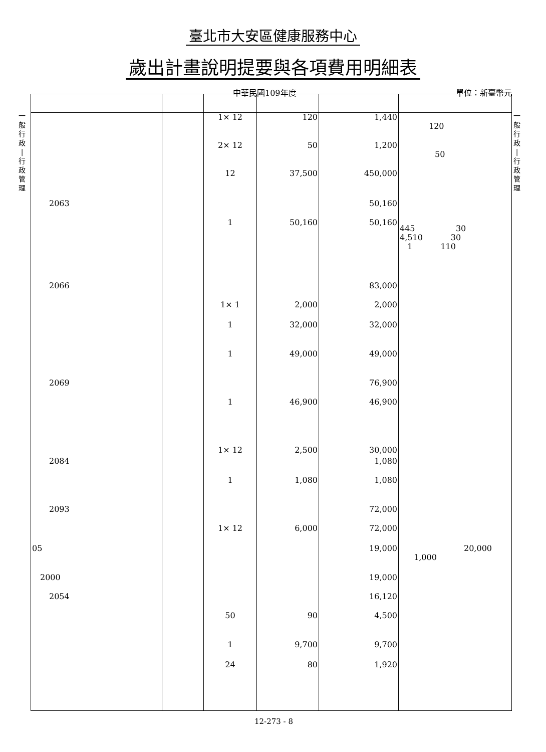臺北市大安區健康服務中心
歲出計畫說明提要與各項費用明細表
中華民國109年度 單位：新臺幣元
一
般
行
政
|
行
政
管
理
一
般
行
政
|
行
政
管
理
| | | 1× 12 | 120 | 1,440 | 120 |
| | | 2× 12 | 50 | 1,200 | 50 |
| | | 12 | 37,500 | 450,000 | |
| 2063 | | | | 50,160 | |
| | | 1 | 50,160 | 50,160 | 445 30 4,510 30 1 110 |
| 2066 | | | | 83,000 | |
| | | 1× 1 | 2,000 | 2,000 | |
| | | 1 | 32,000 | 32,000 | |
| | | 1 | 49,000 | 49,000 | |
| 2069 | | | | 76,900 | |
| | | 1 | 46,900 | 46,900 | |
| | | 1× 12 | 2,500 | 30,000 | |
| 2084 | | | | 1,080 | |
| | | 1 | 1,080 | 1,080 | |
| 2093 | | | | 72,000 | |
| | | 1× 12 | 6,000 | 72,000 | |
| 05 | | | | 19,000 | 20,000 1,000 |
| 2000 | | | | 19,000 | |
| 2054 | | | | 16,120 | |
| | | 50 | 90 | 4,500 | |
| | | 1 | 9,700 | 9,700 | |
| | | 24 | 80 | 1,920 | |
12-273 - 8